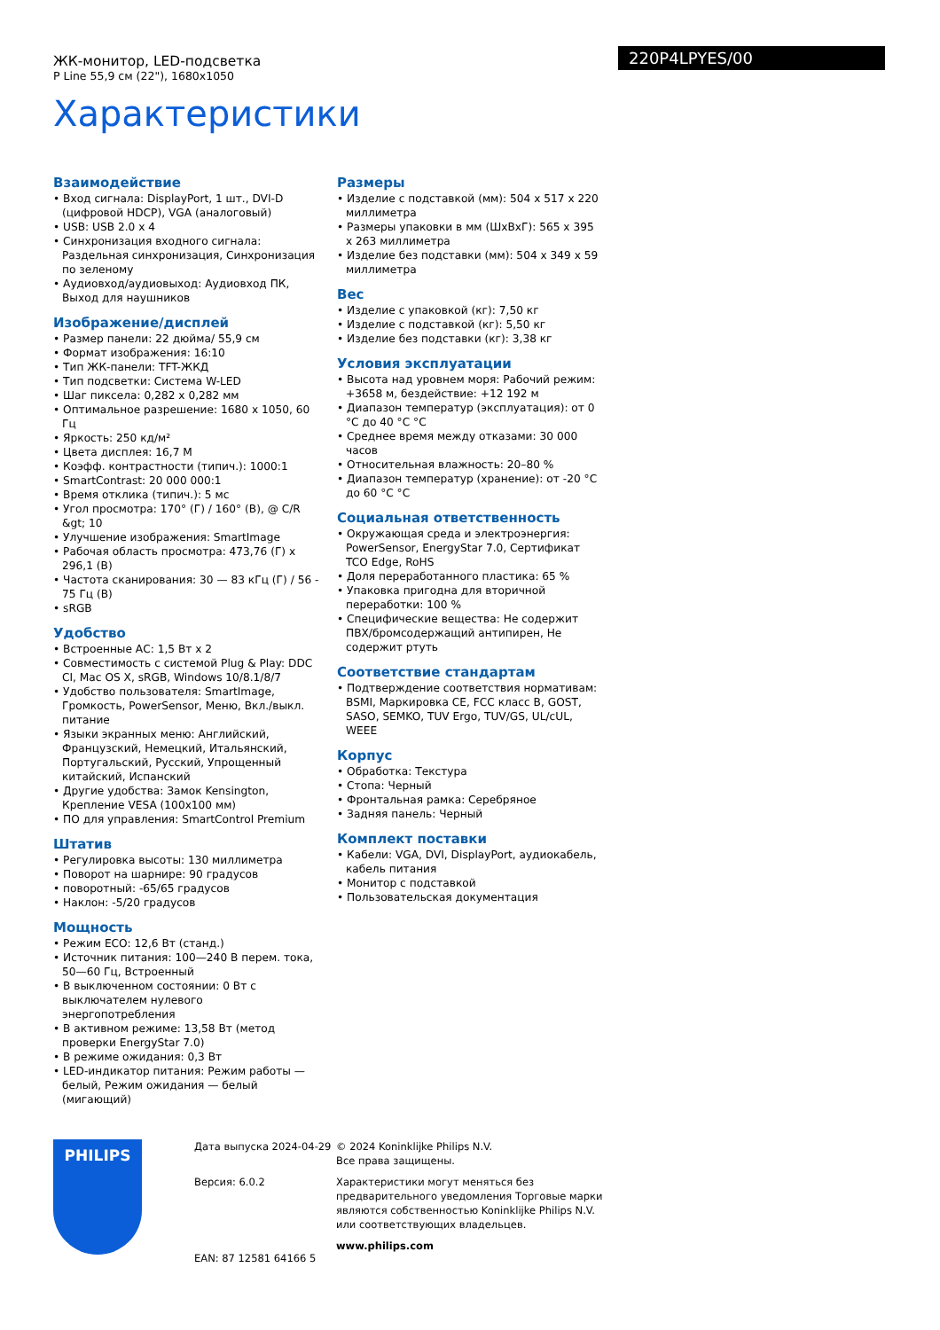ЖК-монитор, LED-подсветка
P Line 55,9 см (22"), 1680x1050
220P4LPYES/00
Характеристики
Взаимодействие
• Вход сигнала: DisplayPort, 1 шт., DVI-D (цифровой HDCP), VGA (аналоговый)
• USB: USB 2.0 x 4
• Синхронизация входного сигнала: Раздельная синхронизация, Синхронизация по зеленому
• Аудиовход/аудиовыход: Аудиовход ПК, Выход для наушников
Изображение/дисплей
• Размер панели: 22 дюйма/ 55,9 см
• Формат изображения: 16:10
• Тип ЖК-панели: TFT-ЖКД
• Тип подсветки: Система W-LED
• Шаг пиксела: 0,282 x 0,282 мм
• Оптимальное разрешение: 1680 x 1050, 60 Гц
• Яркость: 250 кд/м²
• Цвета дисплея: 16,7 M
• Коэфф. контрастности (типич.): 1000:1
• SmartContrast: 20 000 000:1
• Время отклика (типич.): 5 мс
• Угол просмотра: 170° (Г) / 160° (В), @ C/R &gt; 10
• Улучшение изображения: SmartImage
• Рабочая область просмотра: 473,76 (Г) x 296,1 (В)
• Частота сканирования: 30 — 83 кГц (Г) / 56 - 75 Гц (В)
• sRGB
Удобство
• Встроенные АС: 1,5 Вт x 2
• Совместимость с системой Plug & Play: DDC CI, Mac OS X, sRGB, Windows 10/8.1/8/7
• Удобство пользователя: SmartImage, Громкость, PowerSensor, Меню, Вкл./выкл. питание
• Языки экранных меню: Английский, Французский, Немецкий, Итальянский, Португальский, Русский, Упрощенный китайский, Испанский
• Другие удобства: Замок Kensington, Крепление VESA (100x100 мм)
• ПО для управления: SmartControl Premium
Штатив
• Регулировка высоты: 130 миллиметра
• Поворот на шарнире: 90 градусов
• поворотный: -65/65 градусов
• Наклон: -5/20 градусов
Мощность
• Режим ECO: 12,6 Вт (станд.)
• Источник питания: 100—240 В перем. тока, 50—60 Гц, Встроенный
• В выключенном состоянии: 0 Вт с выключателем нулевого энергопотребления
• В активном режиме: 13,58 Вт (метод проверки EnergyStar 7.0)
• В режиме ожидания: 0,3 Вт
• LED-индикатор питания: Режим работы — белый, Режим ожидания — белый (мигающий)
Размеры
• Изделие с подставкой (мм): 504 x 517 x 220 миллиметра
• Размеры упаковки в мм (ШxВxГ): 565 x 395 x 263 миллиметра
• Изделие без подставки (мм): 504 x 349 x 59 миллиметра
Вес
• Изделие с упаковкой (кг): 7,50 кг
• Изделие с подставкой (кг): 5,50 кг
• Изделие без подставки (кг): 3,38 кг
Условия эксплуатации
• Высота над уровнем моря: Рабочий режим: +3658 м, бездействие: +12 192 м
• Диапазон температур (эксплуатация): от 0 °C до 40 °C °C
• Среднее время между отказами: 30 000 часов
• Относительная влажность: 20–80 %
• Диапазон температур (хранение): от -20 °C до 60 °C °C
Социальная ответственность
• Окружающая среда и электроэнергия: PowerSensor, EnergyStar 7.0, Сертификат TCO Edge, RoHS
• Доля переработанного пластика: 65 %
• Упаковка пригодна для вторичной переработки: 100 %
• Специфические вещества: Не содержит ПВХ/бромсодержащий антипирен, Не содержит ртуть
Соответствие стандартам
• Подтверждение соответствия нормативам: BSMI, Маркировка CE, FCC класс B, GOST, SASO, SEMKO, TUV Ergo, TUV/GS, UL/cUL, WEEE
Корпус
• Обработка: Текстура
• Стопа: Черный
• Фронтальная рамка: Серебряное
• Задняя панель: Черный
Комплект поставки
• Кабели: VGA, DVI, DisplayPort, аудиокабель, кабель питания
• Монитор с подставкой
• Пользовательская документация
PHILIPS
Дата выпуска 2024-04-29
Версия: 6.0.2
EAN: 87 12581 64166 5
© 2024 Koninklijke Philips N.V.
Все права защищены.
Характеристики могут меняться без предварительного уведомления Торговые марки являются собственностью Koninklijke Philips N.V. или соответствующих владельцев.
www.philips.com